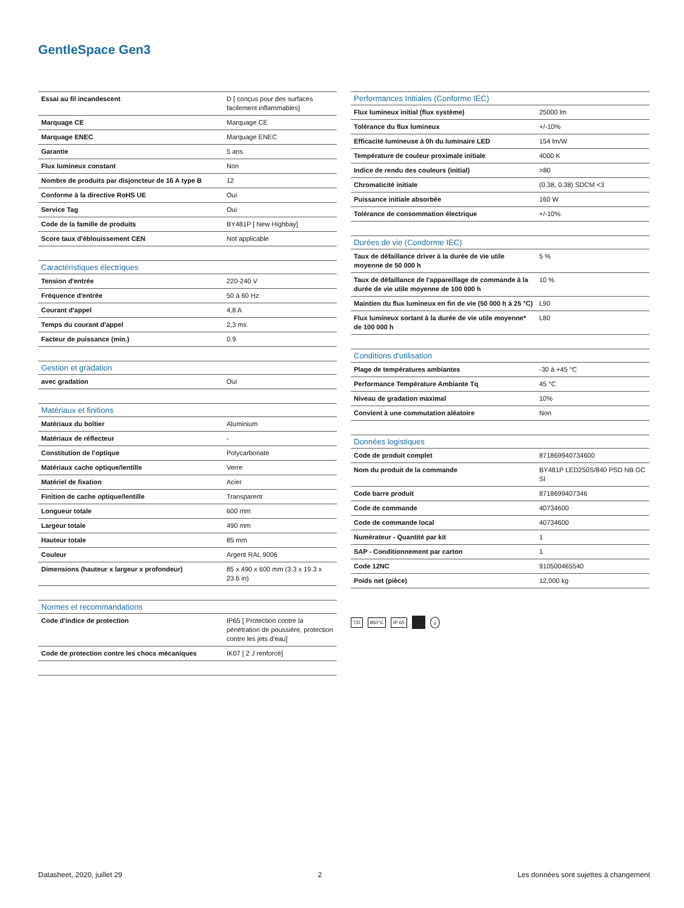GentleSpace Gen3
| Essai au fil incandescent | D [ conçus pour des surfaces facilement inflammables] |
| Marquage CE | Marquage CE |
| Marquage ENEC | Marquage ENEC |
| Garantie | 5 ans |
| Flux lumineux constant | Non |
| Nombre de produits par disjoncteur de 16 A type B | 12 |
| Conforme à la directive RoHS UE | Oui |
| Service Tag | Oui |
| Code de la famille de produits | BY481P [ New Highbay] |
| Score taux d'éblouissement CEN | Not applicable |
| Caractéristiques électriques | |
| Tension d'entrée | 220-240 V |
| Fréquence d'entrée | 50 à 60 Hz |
| Courant d'appel | 4,8 A |
| Temps du courant d'appel | 2,3 ms |
| Facteur de puissance (min.) | 0.9 |
| Gestion et gradation | |
| avec gradation | Oui |
| Matériaux et finitions | |
| Matériaux du boîtier | Aluminium |
| Matériaux de réflecteur | - |
| Constitution de l'optique | Polycarbonate |
| Matériaux cache optique/lentille | Verre |
| Matériel de fixation | Acier |
| Finition de cache optique/lentille | Transparent |
| Longueur totale | 600 mm |
| Largeur totale | 490 mm |
| Hauteur totale | 85 mm |
| Couleur | Argent RAL 9006 |
| Dimensions (hauteur x largeur x profondeur) | 85 x 490 x 600 mm (3.3 x 19.3 x 23.6 in) |
| Normes et recommandations | |
| Code d'indice de protection | IP65 [ Protection contre la pénétration de poussière, protection contre les jets d'eau] |
| Code de protection contre les chocs mécaniques | IK07 [ 2 J renforcé] |
| Performances Initiales (Conforme IEC) | |
| --- | --- |
| Flux lumineux initial (flux système) | 25000 lm |
| Tolérance du flux lumineux | +/-10% |
| Efficacité lumineuse à 0h du luminaire LED | 154 lm/W |
| Température de couleur proximale initiale | 4000 K |
| Indice de rendu des couleurs (initial) | >80 |
| Chromaticité initiale | (0.38, 0.38) SDCM <3 |
| Puissance initiale absorbée | 160 W |
| Tolérance de consommation électrique | +/-10% |
| Durées de vie (Condorme IEC) | |
| Taux de défaillance driver à la durée de vie utile moyenne de 50 000 h | 5 % |
| Taux de défaillance de l'appareillage de commande à la durée de vie utile moyenne de 100 000 h | 10 % |
| Maintien du flux lumineux en fin de vie (50 000 h à 25 °C) | L90 |
| Flux lumineux sortant à la durée de vie utile moyenne* de 100 000 h | L80 |
| Conditions d'utilisation | |
| Plage de températures ambiantes | -30 à +45 °C |
| Performance Température Ambiante Tq | 45 °C |
| Niveau de gradation maximal | 10% |
| Convient à une commutation aléatoire | Non |
| Données logistiques | |
| Code de produit complet | 871869940734600 |
| Nom du produit de la commande | BY481P LED250S/840 PSD NB GC SI |
| Code barre produit | 8718699407346 |
| Code de commande | 40734600 |
| Code de commande local | 40734600 |
| Numérateur - Quantité par kit | 1 |
| SAP - Conditionnement par carton | 1 |
| Code 12NC | 910500465540 |
| Poids net (pièce) | 12,000 kg |
▽D 850°C IP 65 ⏚
Datasheet, 2020, juillet 29 2 Les données sont sujettes à changement